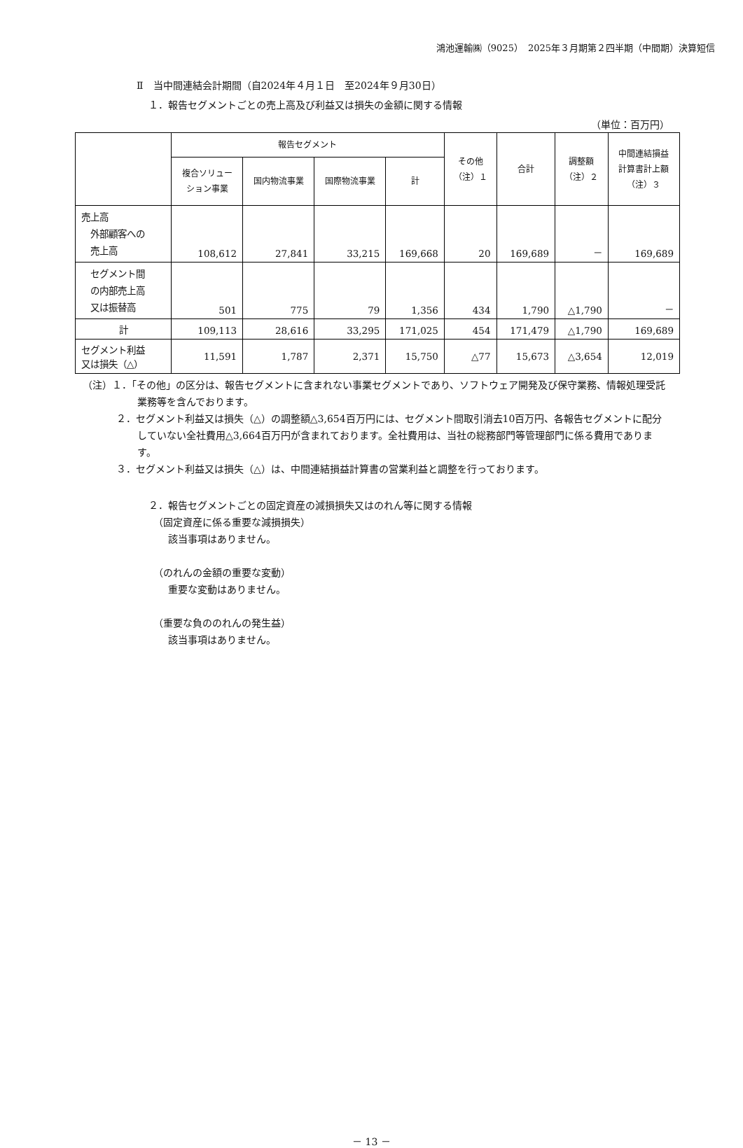鴻池運輸㈱（9025）　2025年３月期第２四半期（中間期）決算短信
Ⅱ　当中間連結会計期間（自2024年４月１日　至2024年９月30日）
１．報告セグメントごとの売上高及び利益又は損失の金額に関する情報
（単位：百万円）
| | 報告セグメント | | | | その他 （注）１ | 合計 | 調整額 （注）２ | 中間連結損益 計算書計上額 （注）３ |
| --- | --- | --- | --- | --- | --- | --- | --- | --- |
| | 複合ソリュー ション事業 | 国内物流事業 | 国際物流事業 | 計 | | | | |
| 売上高 外部顧客への 売上高 | 108,612 | 27,841 | 33,215 | 169,668 | 20 | 169,689 | － | 169,689 |
| セグメント間 の内部売上高 又は振替高 | 501 | 775 | 79 | 1,356 | 434 | 1,790 | △1,790 | － |
| 計 | 109,113 | 28,616 | 33,295 | 171,025 | 454 | 171,479 | △1,790 | 169,689 |
| セグメント利益 又は損失（△） | 11,591 | 1,787 | 2,371 | 15,750 | △77 | 15,673 | △3,654 | 12,019 |
（注）１．「その他」の区分は、報告セグメントに含まれない事業セグメントであり、ソフトウェア開発及び保守業務、情報処理受託業務等を含んでおります。
２．セグメント利益又は損失（△）の調整額△3,654百万円には、セグメント間取引消去10百万円、各報告セグメントに配分していない全社費用△3,664百万円が含まれております。全社費用は、当社の総務部門等管理部門に係る費用であります。
３．セグメント利益又は損失（△）は、中間連結損益計算書の営業利益と調整を行っております。
２．報告セグメントごとの固定資産の減損損失又はのれん等に関する情報
　（固定資産に係る重要な減損損失）
　　該当事項はありません。
　（のれんの金額の重要な変動）
　　重要な変動はありません。
　（重要な負ののれんの発生益）
　　該当事項はありません。
－ 13 －